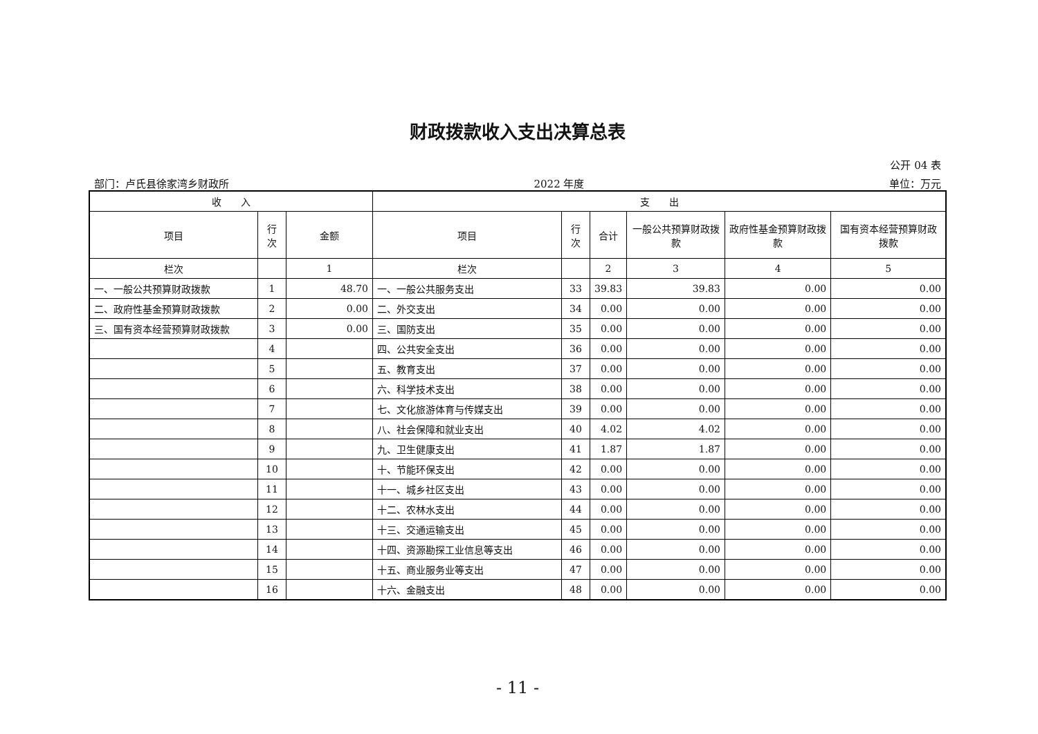财政拨款收入支出决算总表
公开 04 表
部门：卢氏县徐家湾乡财政所 2022 年度 单位：万元
| 收 入 | | | 支 出 | | | | | |
| --- | --- | --- | --- | --- | --- | --- | --- | --- |
| 项目 | 行 次 | 金额 | 项目 | 行 次 | 合计 | 一般公共预算财政拨款 | 政府性基金预算财政拨款 | 国有资本经营预算财政拨款 |
| 栏次 | | 1 | 栏次 | | 2 | 3 | 4 | 5 |
| 一、一般公共预算财政拨款 | 1 | 48.70 | 一、一般公共服务支出 | 33 | 39.83 | 39.83 | 0.00 | 0.00 |
| 二、政府性基金预算财政拨款 | 2 | 0.00 | 二、外交支出 | 34 | 0.00 | 0.00 | 0.00 | 0.00 |
| 三、国有资本经营预算财政拨款 | 3 | 0.00 | 三、国防支出 | 35 | 0.00 | 0.00 | 0.00 | 0.00 |
| | 4 | | 四、公共安全支出 | 36 | 0.00 | 0.00 | 0.00 | 0.00 |
| | 5 | | 五、教育支出 | 37 | 0.00 | 0.00 | 0.00 | 0.00 |
| | 6 | | 六、科学技术支出 | 38 | 0.00 | 0.00 | 0.00 | 0.00 |
| | 7 | | 七、文化旅游体育与传媒支出 | 39 | 0.00 | 0.00 | 0.00 | 0.00 |
| | 8 | | 八、社会保障和就业支出 | 40 | 4.02 | 4.02 | 0.00 | 0.00 |
| | 9 | | 九、卫生健康支出 | 41 | 1.87 | 1.87 | 0.00 | 0.00 |
| | 10 | | 十、节能环保支出 | 42 | 0.00 | 0.00 | 0.00 | 0.00 |
| | 11 | | 十一、城乡社区支出 | 43 | 0.00 | 0.00 | 0.00 | 0.00 |
| | 12 | | 十二、农林水支出 | 44 | 0.00 | 0.00 | 0.00 | 0.00 |
| | 13 | | 十三、交通运输支出 | 45 | 0.00 | 0.00 | 0.00 | 0.00 |
| | 14 | | 十四、资源勘探工业信息等支出 | 46 | 0.00 | 0.00 | 0.00 | 0.00 |
| | 15 | | 十五、商业服务业等支出 | 47 | 0.00 | 0.00 | 0.00 | 0.00 |
| | 16 | | 十六、金融支出 | 48 | 0.00 | 0.00 | 0.00 | 0.00 |
- 11 -